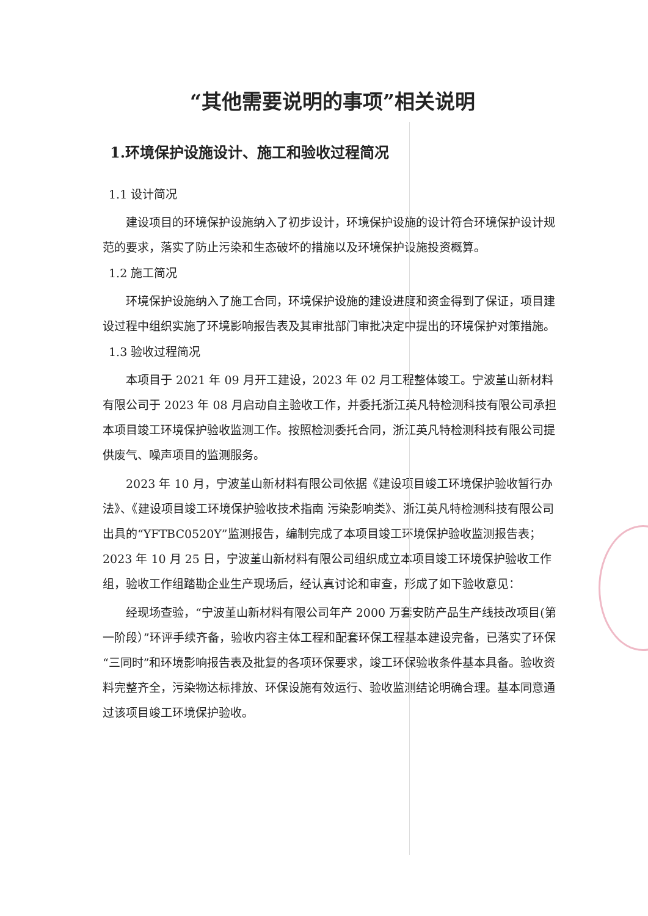“其他需要说明的事项”相关说明
1.环境保护设施设计、施工和验收过程简况
1.1 设计简况
建设项目的环境保护设施纳入了初步设计，环境保护设施的设计符合环境保护设计规范的要求，落实了防止污染和生态破坏的措施以及环境保护设施投资概算。
1.2 施工简况
环境保护设施纳入了施工合同，环境保护设施的建设进度和资金得到了保证，项目建设过程中组织实施了环境影响报告表及其审批部门审批决定中提出的环境保护对策措施。
1.3 验收过程简况
本项目于 2021 年 09 月开工建设，2023 年 02 月工程整体竣工。宁波堇山新材料有限公司于 2023 年 08 月启动自主验收工作，并委托浙江英凡特检测科技有限公司承担本项目竣工环境保护验收监测工作。按照检测委托合同，浙江英凡特检测科技有限公司提供废气、噪声项目的监测服务。
2023 年 10 月，宁波堇山新材料有限公司依据《建设项目竣工环境保护验收暂行办法》、《建设项目竣工环境保护验收技术指南 污染影响类》、浙江英凡特检测科技有限公司出具的“YFTBC0520Y”监测报告，编制完成了本项目竣工环境保护验收监测报告表；2023 年 10 月 25 日，宁波堇山新材料有限公司组织成立本项目竣工环境保护验收工作组，验收工作组踏勘企业生产现场后，经认真讨论和审查，形成了如下验收意见：
经现场查验，“宁波堇山新材料有限公司年产 2000 万套安防产品生产线技改项目(第一阶段）”环评手续齐备，验收内容主体工程和配套环保工程基本建设完备，已落实了环保“三同时”和环境影响报告表及批复的各项环保要求，竣工环保验收条件基本具备。验收资料完整齐全，污染物达标排放、环保设施有效运行、验收监测结论明确合理。基本同意通过该项目竣工环境保护验收。